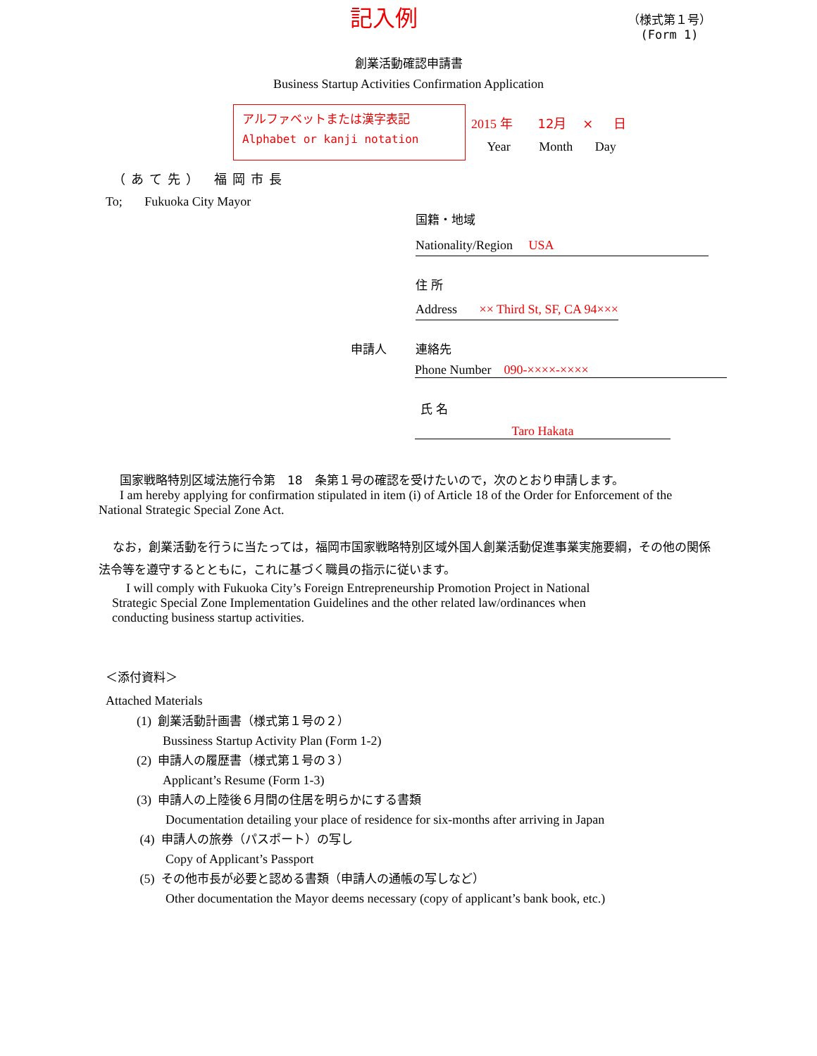記入例
（様式第１号）
(Form 1)
創業活動確認申請書
Business Startup Activities Confirmation Application
アルファベットまたは漢字表記
Alphabet or kanji notation
2015 年 12月 × 日
Year Month Day
（あて先） 福岡市長
To; Fukuoka City Mayor
国籍・地域
Nationality/Region USA
住 所
Address ×× Third St, SF, CA 94×××
申請人 連絡先
Phone Number 090-××××-××××
氏 名
Taro Hakata
国家戦略特別区域法施行令第　18　条第１号の確認を受けたいので，次のとおり申請します。
I am hereby applying for confirmation stipulated in item (i) of Article 18 of the Order for Enforcement of the National Strategic Special Zone Act.
なお，創業活動を行うに当たっては，福岡市国家戦略特別区域外国人創業活動促進事業実施要綱，その他の関係法令等を遵守するとともに，これに基づく職員の指示に従います。
I will comply with Fukuoka City’s Foreign Entrepreneurship Promotion Project in National Strategic Special Zone Implementation Guidelines and the other related law/ordinances when conducting business startup activities.
＜添付資料＞
Attached Materials
(1) 創業活動計画書（様式第１号の２）
Bussiness Startup Activity Plan (Form 1-2)
(2) 申請人の履歴書（様式第１号の３）
Applicant’s Resume (Form 1-3)
(3) 申請人の上陸後６月間の住居を明らかにする書類
Documentation detailing your place of residence for six-months after arriving in Japan
(4) 申請人の旅券（パスポート）の写し
Copy of Applicant’s Passport
(5) その他市長が必要と認める書類（申請人の通帳の写しなど）
Other documentation the Mayor deems necessary (copy of applicant’s bank book, etc.)